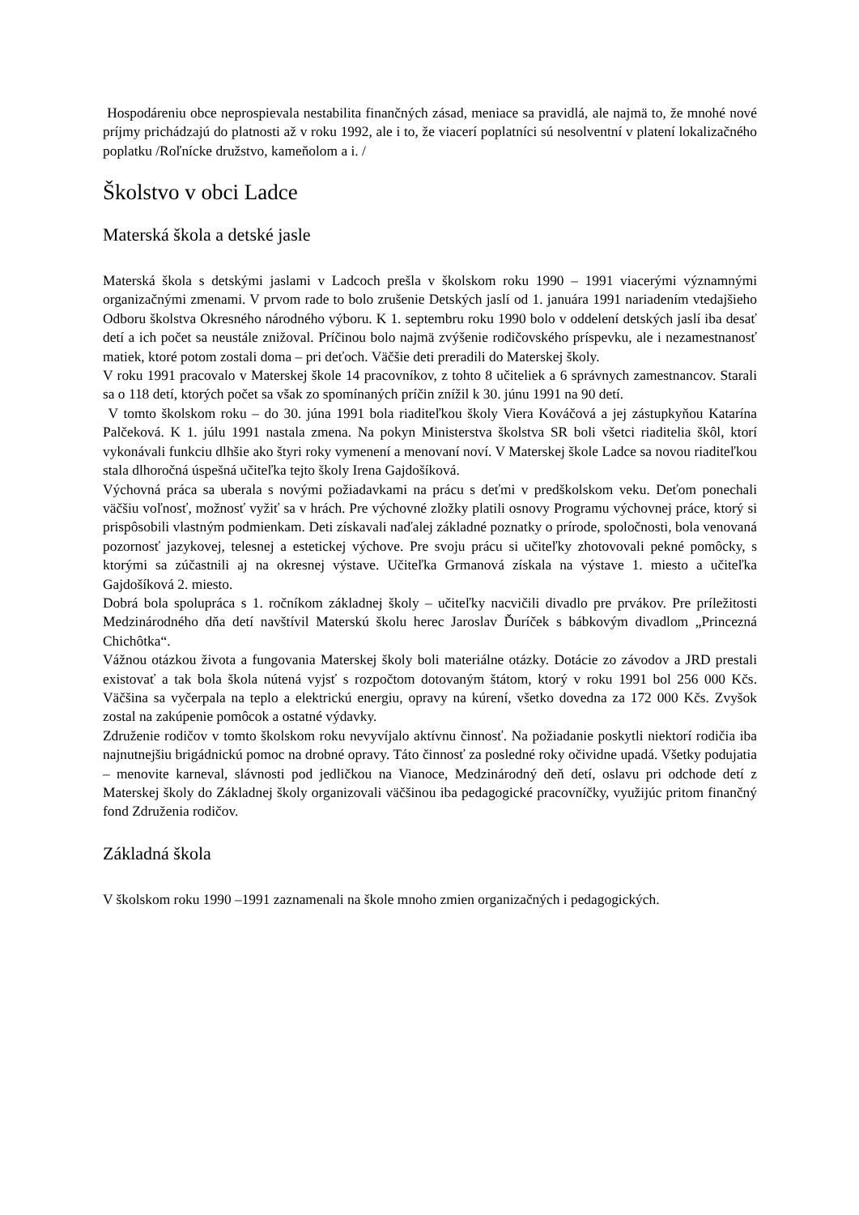Hospodáreniu obce neprospievala nestabilita finančných zásad, meniace sa pravidlá, ale najmä to, že mnohé nové príjmy prichádzajú do platnosti až v roku 1992, ale i to, že viacerí poplatníci sú nesolventní v platení lokalizačného poplatku /Roľnícke družstvo, kameňolom a i. /
Školstvo v obci Ladce
Materská škola a detské jasle
Materská škola s detskými jaslami v Ladcoch prešla v školskom roku 1990 – 1991 viacerými významnými organizačnými zmenami. V prvom rade to bolo zrušenie Detských jaslí od 1. januára 1991 nariadením vtedajšieho Odboru školstva Okresného národného výboru. K 1. septembru roku 1990 bolo v oddelení detských jaslí iba desať detí a ich počet sa neustále znižoval. Príčinou bolo najmä zvýšenie rodičovského príspevku, ale i nezamestnanosť matiek, ktoré potom zostali doma – pri deťoch. Väčšie deti preradili do Materskej školy.
V roku 1991 pracovalo v Materskej škole 14 pracovníkov, z tohto 8 učiteliek a 6 správnych zamestnancov. Starali sa o 118 detí, ktorých počet sa však zo spomínaných príčin znížil k 30. júnu 1991 na 90 detí.
V tomto školskom roku – do 30. júna 1991 bola riaditeľkou školy Viera Kováčová a jej zástupkyňou Katarína Palčeková. K 1. júlu 1991 nastala zmena. Na pokyn Ministerstva školstva SR boli všetci riaditelia škôl, ktorí vykonávali funkciu dlhšie ako štyri roky vymenení a menovaní noví. V Materskej škole Ladce sa novou riaditeľkou stala dlhoročná úspešná učiteľka tejto školy Irena Gajdošíková.
Výchovná práca sa uberala s novými požiadavkami na prácu s deťmi v predškolskom veku. Deťom ponechali väčšiu voľnosť, možnosť vyžiť sa v hrách. Pre výchovné zložky platili osnovy Programu výchovnej práce, ktorý si prispôsobili vlastným podmienkam. Deti získavali naďalej základné poznatky o prírode, spoločnosti, bola venovaná pozornosť jazykovej, telesnej a estetickej výchove. Pre svoju prácu si učiteľky zhotovovali pekné pomôcky, s ktorými sa zúčastnili aj na okresnej výstave. Učiteľka Grmanová získala na výstave 1. miesto a učiteľka Gajdošíková 2. miesto.
Dobrá bola spolupráca s 1. ročníkom základnej školy – učiteľky nacvičili divadlo pre prvákov. Pre príležitosti Medzinárodného dňa detí navštívil Materskú školu herec Jaroslav Ďuríček s bábkovým divadlom „Princezná Chichôtka“.
Vážnou otázkou života a fungovania Materskej školy boli materiálne otázky. Dotácie zo závodov a JRD prestali existovať a tak bola škola nútená vyjsť s rozpočtom dotovaným štátom, ktorý v roku 1991 bol 256 000 Kčs. Väčšina sa vyčerpala na teplo a elektrickú energiu, opravy na kúrení, všetko dovedna za 172 000 Kčs. Zvyšok zostal na zakúpenie pomôcok a ostatné výdavky.
Združenie rodičov v tomto školskom roku nevyvíjalo aktívnu činnosť. Na požiadanie poskytli niektorí rodičia iba najnutnejšiu brigádnickú pomoc na drobné opravy. Táto činnosť za posledné roky očividne upadá. Všetky podujatia – menovite karneval, slávnosti pod jedličkou na Vianoce, Medzinárodný deň detí, oslavu pri odchode detí z Materskej školy do Základnej školy organizovali väčšinou iba pedagogické pracovníčky, využijúc pritom finančný fond Združenia rodičov.
Základná škola
V školskom roku 1990 –1991 zaznamenali na škole mnoho zmien organizačných i pedagogických.